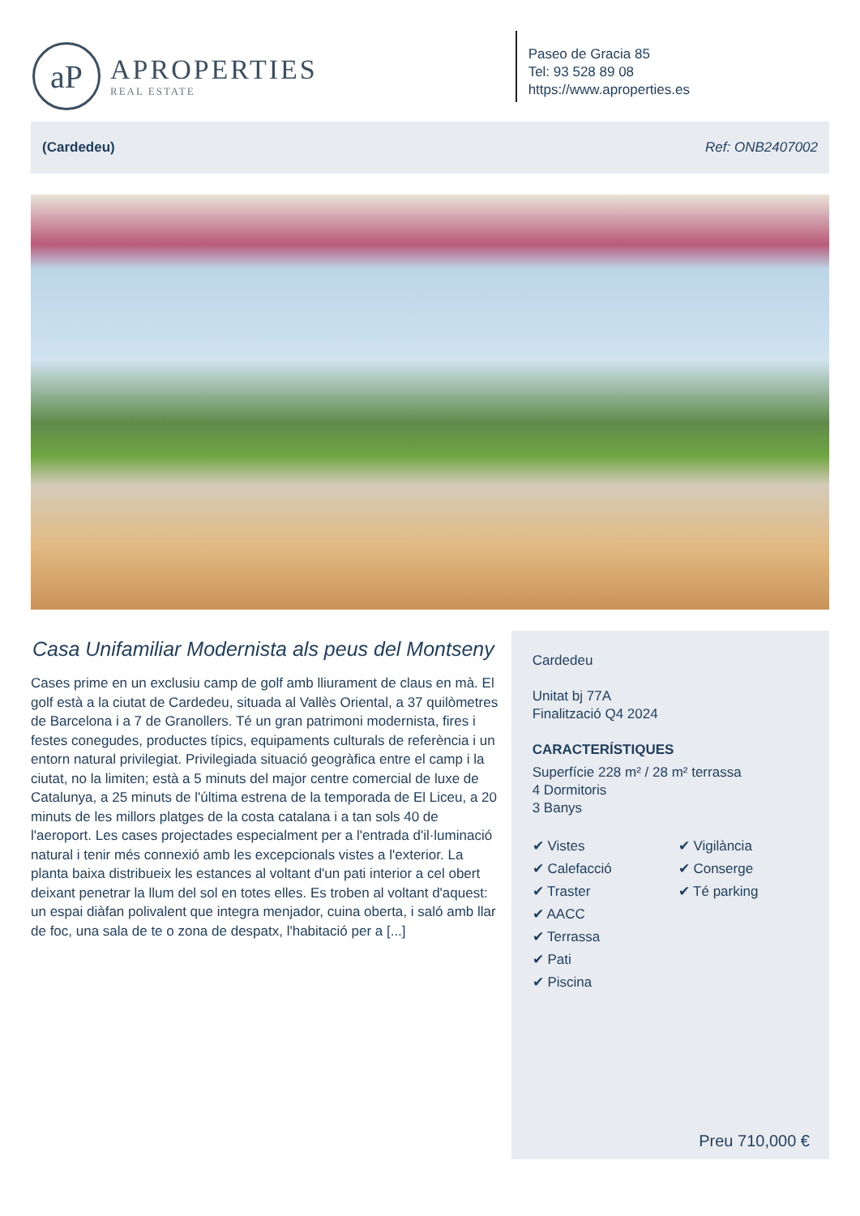aP
APROPERTIES
REAL ESTATE
Paseo de Gracia 85
Tel: 93 528 89 08
https://www.aproperties.es
(Cardedeu) Ref: ONB2407002
Casa Unifamiliar Modernista als peus del Montseny
Cases prime en un exclusiu camp de golf amb lliurament de claus en mà. El golf està a la ciutat de Cardedeu, situada al Vallès Oriental, a 37 quilòmetres de Barcelona i a 7 de Granollers. Té un gran patrimoni modernista, fires i festes conegudes, productes típics, equipaments culturals de referència i un entorn natural privilegiat. Privilegiada situació geogràfica entre el camp i la ciutat, no la limiten; està a 5 minuts del major centre comercial de luxe de Catalunya, a 25 minuts de l'última estrena de la temporada de El Liceu, a 20 minuts de les millors platges de la costa catalana i a tan sols 40 de l'aeroport. Les cases projectades especialment per a l'entrada d'il·luminació natural i tenir més connexió amb les excepcionals vistes a l'exterior. La planta baixa distribueix les estances al voltant d'un pati interior a cel obert deixant penetrar la llum del sol en totes elles. Es troben al voltant d'aquest: un espai diàfan polivalent que integra menjador, cuina oberta, i saló amb llar de foc, una sala de te o zona de despatx, l'habitació per a [...]
Cardedeu
Unitat bj 77A
Finalització Q4 2024
CARACTERÍSTIQUES
Superfície 228 m² / 28 m² terrassa
4 Dormitoris
3 Banys
✔ Vistes
✔ Calefacció
✔ Traster
✔ AACC
✔ Terrassa
✔ Pati
✔ Piscina
✔ Vigilància
✔ Conserge
✔ Té parking
Preu 710,000 €